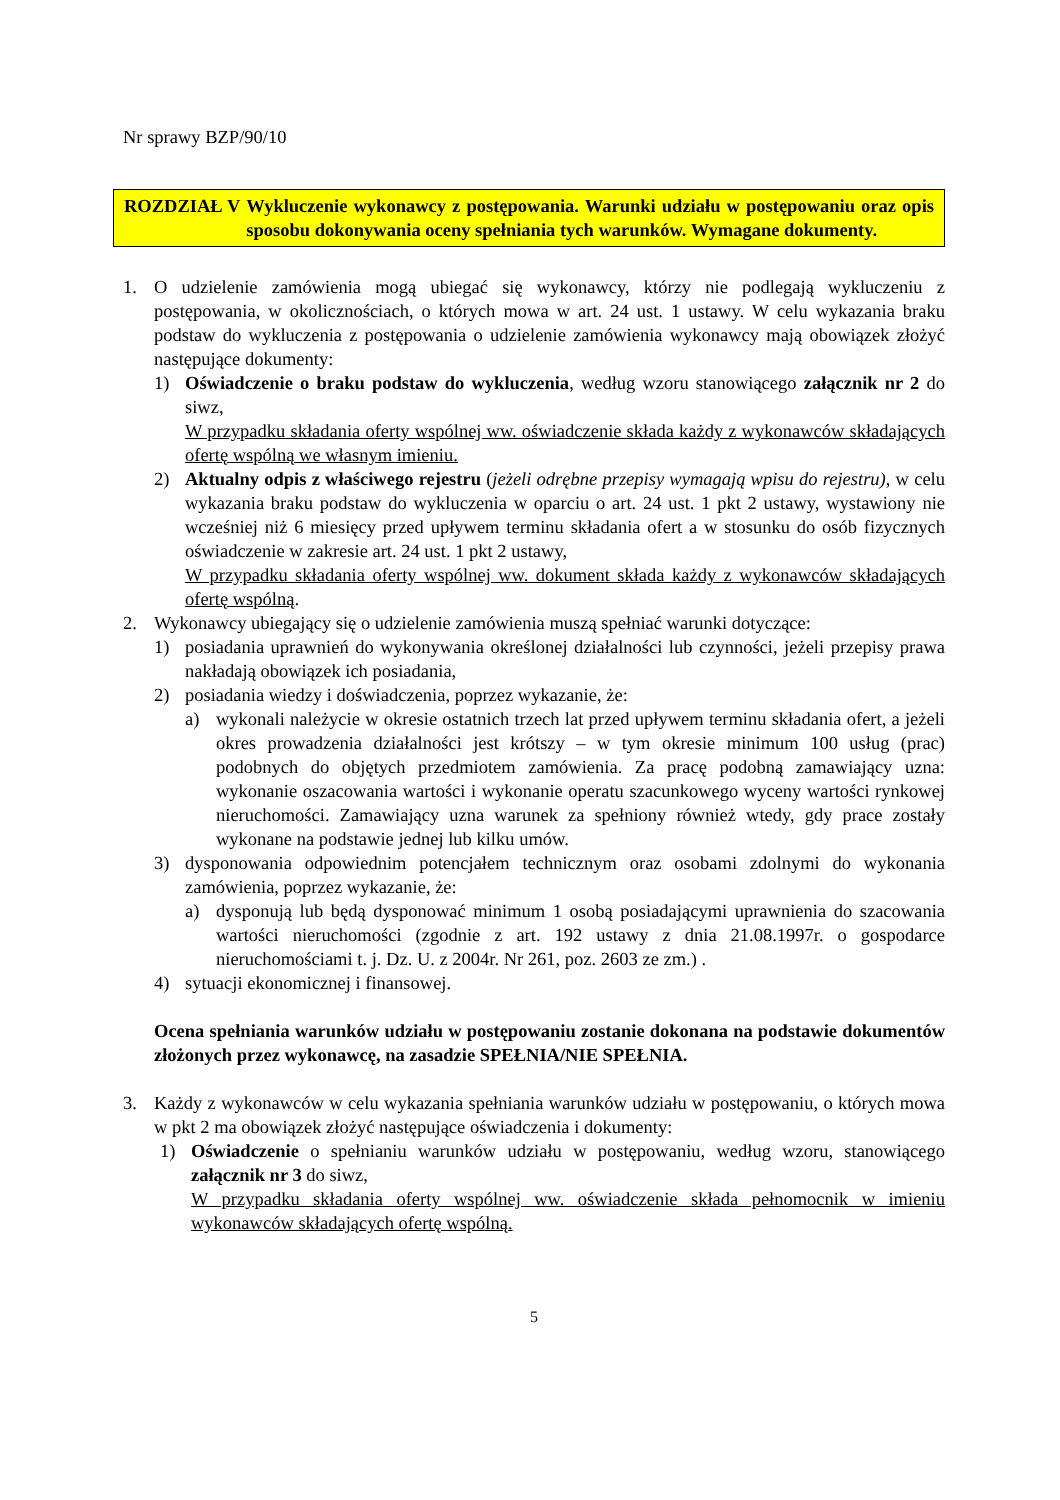Nr sprawy BZP/90/10
ROZDZIAŁ V Wykluczenie wykonawcy z postępowania. Warunki udziału w postępowaniu oraz opis sposobu dokonywania oceny spełniania tych warunków. Wymagane dokumenty.
1. O udzielenie zamówienia mogą ubiegać się wykonawcy, którzy nie podlegają wykluczeniu z postępowania, w okolicznościach, o których mowa w art. 24 ust. 1 ustawy. W celu wykazania braku podstaw do wykluczenia z postępowania o udzielenie zamówienia wykonawcy mają obowiązek złożyć następujące dokumenty:
1) Oświadczenie o braku podstaw do wykluczenia, według wzoru stanowiącego załącznik nr 2 do siwz,
W przypadku składania oferty wspólnej ww. oświadczenie składa każdy z wykonawców składających ofertę wspólną we własnym imieniu.
2) Aktualny odpis z właściwego rejestru (jeżeli odrębne przepisy wymagają wpisu do rejestru), w celu wykazania braku podstaw do wykluczenia w oparciu o art. 24 ust. 1 pkt 2 ustawy, wystawiony nie wcześniej niż 6 miesięcy przed upływem terminu składania ofert a w stosunku do osób fizycznych oświadczenie w zakresie art. 24 ust. 1 pkt 2 ustawy,
W przypadku składania oferty wspólnej ww. dokument składa każdy z wykonawców składających ofertę wspólną.
2. Wykonawcy ubiegający się o udzielenie zamówienia muszą spełniać warunki dotyczące:
1) posiadania uprawnień do wykonywania określonej działalności lub czynności, jeżeli przepisy prawa nakładają obowiązek ich posiadania,
2) posiadania wiedzy i doświadczenia, poprzez wykazanie, że:
a) wykonali należycie w okresie ostatnich trzech lat przed upływem terminu składania ofert, a jeżeli okres prowadzenia działalności jest krótszy – w tym okresie minimum 100 usług (prac) podobnych do objętych przedmiotem zamówienia. Za pracę podobną zamawiający uzna: wykonanie oszacowania wartości i wykonanie operatu szacunkowego wyceny wartości rynkowej nieruchomości. Zamawiający uzna warunek za spełniony również wtedy, gdy prace zostały wykonane na podstawie jednej lub kilku umów.
3) dysponowania odpowiednim potencjałem technicznym oraz osobami zdolnymi do wykonania zamówienia, poprzez wykazanie, że:
a) dysponują lub będą dysponować minimum 1 osobą posiadającymi uprawnienia do szacowania wartości nieruchomości (zgodnie z art. 192 ustawy z dnia 21.08.1997r. o gospodarce nieruchomościami t. j. Dz. U. z 2004r. Nr 261, poz. 2603 ze zm.) .
4) sytuacji ekonomicznej i finansowej.
Ocena spełniania warunków udziału w postępowaniu zostanie dokonana na podstawie dokumentów złożonych przez wykonawcę, na zasadzie SPEŁNIA/NIE SPEŁNIA.
3. Każdy z wykonawców w celu wykazania spełniania warunków udziału w postępowaniu, o których mowa w pkt 2 ma obowiązek złożyć następujące oświadczenia i dokumenty:
1) Oświadczenie o spełnianiu warunków udziału w postępowaniu, według wzoru, stanowiącego załącznik nr 3 do siwz,
W przypadku składania oferty wspólnej ww. oświadczenie składa pełnomocnik w imieniu wykonawców składających ofertę wspólną.
5